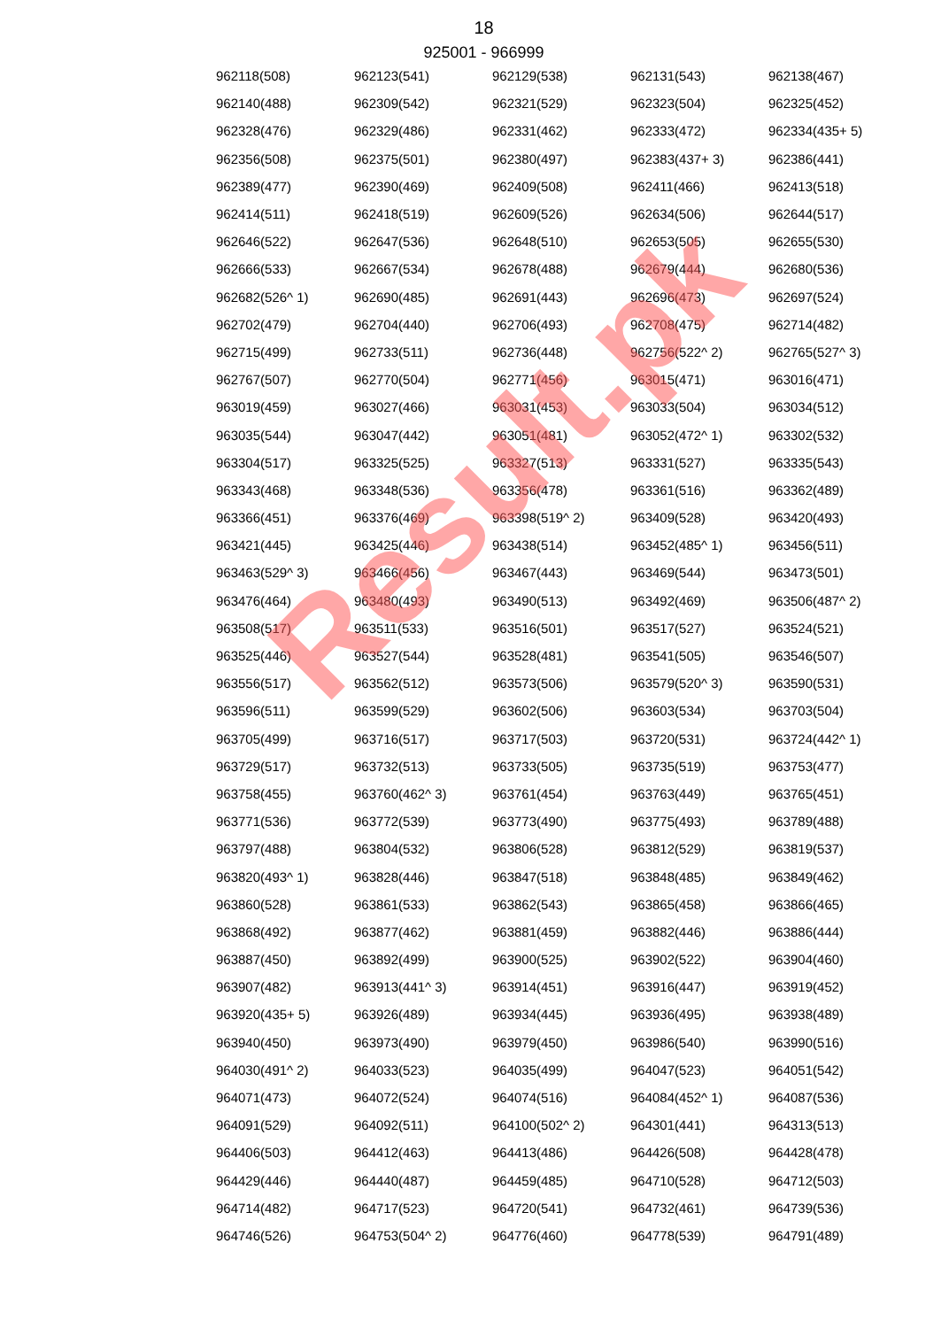18
925001 - 966999
| 962118(508) | 962123(541) | 962129(538) | 962131(543) | 962138(467) |
| 962140(488) | 962309(542) | 962321(529) | 962323(504) | 962325(452) |
| 962328(476) | 962329(486) | 962331(462) | 962333(472) | 962334(435+ 5) |
| 962356(508) | 962375(501) | 962380(497) | 962383(437+ 3) | 962386(441) |
| 962389(477) | 962390(469) | 962409(508) | 962411(466) | 962413(518) |
| 962414(511) | 962418(519) | 962609(526) | 962634(506) | 962644(517) |
| 962646(522) | 962647(536) | 962648(510) | 962653(505) | 962655(530) |
| 962666(533) | 962667(534) | 962678(488) | 962679(444) | 962680(536) |
| 962682(526^ 1) | 962690(485) | 962691(443) | 962696(473) | 962697(524) |
| 962702(479) | 962704(440) | 962706(493) | 962708(475) | 962714(482) |
| 962715(499) | 962733(511) | 962736(448) | 962756(522^ 2) | 962765(527^ 3) |
| 962767(507) | 962770(504) | 962771(456) | 963015(471) | 963016(471) |
| 963019(459) | 963027(466) | 963031(453) | 963033(504) | 963034(512) |
| 963035(544) | 963047(442) | 963051(481) | 963052(472^ 1) | 963302(532) |
| 963304(517) | 963325(525) | 963327(513) | 963331(527) | 963335(543) |
| 963343(468) | 963348(536) | 963356(478) | 963361(516) | 963362(489) |
| 963366(451) | 963376(469) | 963398(519^ 2) | 963409(528) | 963420(493) |
| 963421(445) | 963425(446) | 963438(514) | 963452(485^ 1) | 963456(511) |
| 963463(529^ 3) | 963466(456) | 963467(443) | 963469(544) | 963473(501) |
| 963476(464) | 963480(493) | 963490(513) | 963492(469) | 963506(487^ 2) |
| 963508(517) | 963511(533) | 963516(501) | 963517(527) | 963524(521) |
| 963525(446) | 963527(544) | 963528(481) | 963541(505) | 963546(507) |
| 963556(517) | 963562(512) | 963573(506) | 963579(520^ 3) | 963590(531) |
| 963596(511) | 963599(529) | 963602(506) | 963603(534) | 963703(504) |
| 963705(499) | 963716(517) | 963717(503) | 963720(531) | 963724(442^ 1) |
| 963729(517) | 963732(513) | 963733(505) | 963735(519) | 963753(477) |
| 963758(455) | 963760(462^ 3) | 963761(454) | 963763(449) | 963765(451) |
| 963771(536) | 963772(539) | 963773(490) | 963775(493) | 963789(488) |
| 963797(488) | 963804(532) | 963806(528) | 963812(529) | 963819(537) |
| 963820(493^ 1) | 963828(446) | 963847(518) | 963848(485) | 963849(462) |
| 963860(528) | 963861(533) | 963862(543) | 963865(458) | 963866(465) |
| 963868(492) | 963877(462) | 963881(459) | 963882(446) | 963886(444) |
| 963887(450) | 963892(499) | 963900(525) | 963902(522) | 963904(460) |
| 963907(482) | 963913(441^ 3) | 963914(451) | 963916(447) | 963919(452) |
| 963920(435+ 5) | 963926(489) | 963934(445) | 963936(495) | 963938(489) |
| 963940(450) | 963973(490) | 963979(450) | 963986(540) | 963990(516) |
| 964030(491^ 2) | 964033(523) | 964035(499) | 964047(523) | 964051(542) |
| 964071(473) | 964072(524) | 964074(516) | 964084(452^ 1) | 964087(536) |
| 964091(529) | 964092(511) | 964100(502^ 2) | 964301(441) | 964313(513) |
| 964406(503) | 964412(463) | 964413(486) | 964426(508) | 964428(478) |
| 964429(446) | 964440(487) | 964459(485) | 964710(528) | 964712(503) |
| 964714(482) | 964717(523) | 964720(541) | 964732(461) | 964739(536) |
| 964746(526) | 964753(504^ 2) | 964776(460) | 964778(539) | 964791(489) |
Result.pk